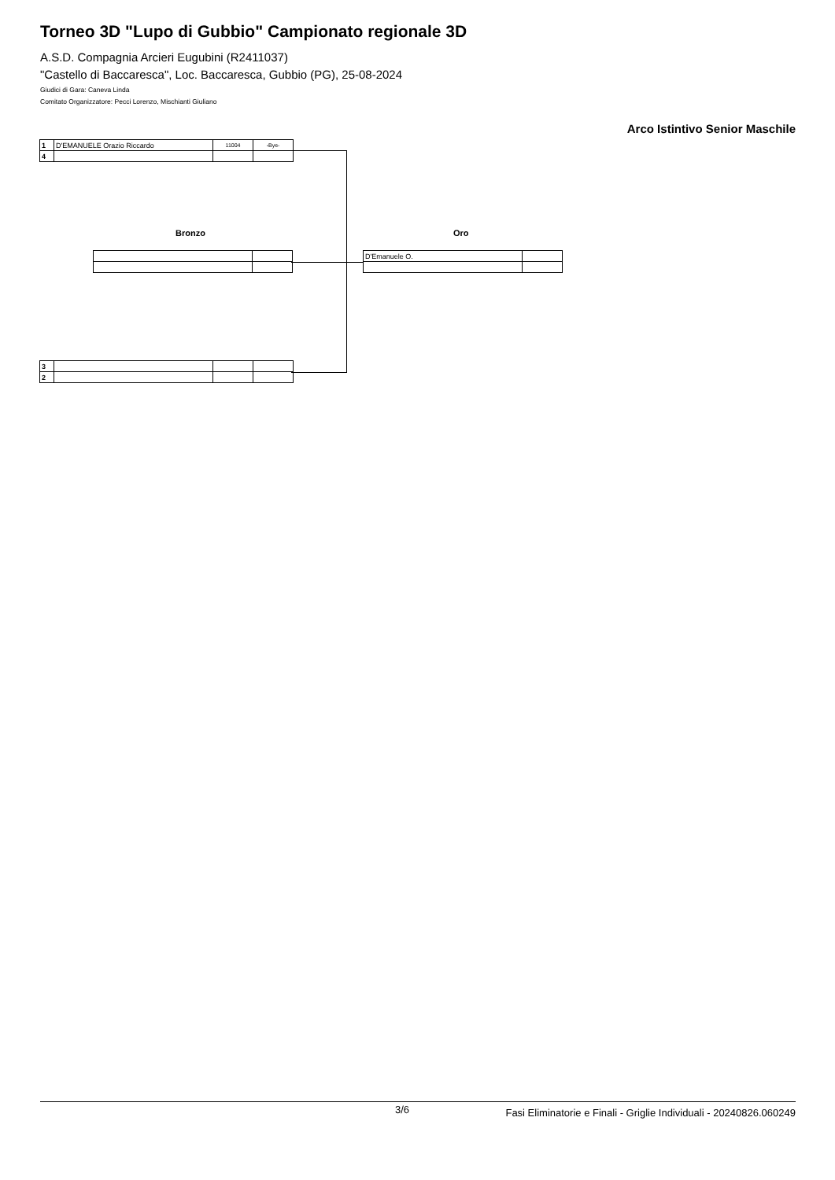Torneo 3D "Lupo di Gubbio" Campionato regionale 3D
A.S.D. Compagnia Arcieri Eugubini (R2411037)
"Castello di Baccaresca", Loc. Baccaresca, Gubbio (PG), 25-08-2024
Giudici di Gara: Caneva Linda
Comitato Organizzatore: Pecci Lorenzo, Mischianti Giuliano
Arco Istintivo Senior Maschile
| 1 | D'EMANUELE Orazio Riccardo | 11004 | -Bye- |
| 4 | | | |
Bronzo Oro
| D'Emanuele O. | |
| 3 | | | |
| 2 | | | |
3/6 Fasi Eliminatorie e Finali - Griglie Individuali - 20240826.060249